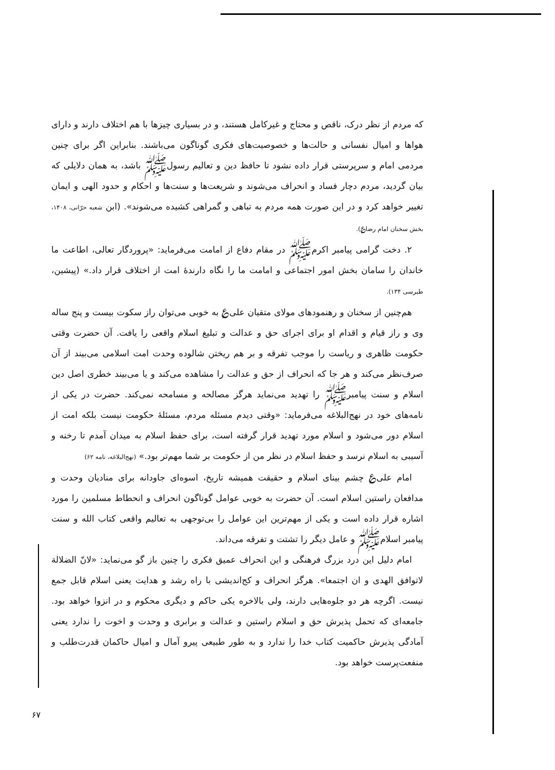که مردم از نظر درک، ناقص و محتاج و غیرکامل هستند، و در بسیاری چیزها با هم اختلاف دارند و دارای هواها و امیال نفسانی و حالت‌ها و خصوصیت‌های فکری گوناگون می‌باشند. بنابراین اگر برای چنین مردمی امام و سرپرستی قرار داده نشود تا حافظ دین و تعالیم رسولﷺ باشد، به همان دلایلی که بیان گردید، مردم دچار فساد و انحراف می‌شوند و شریعت‌ها و سنت‌ها و احکام و حدود الهی و ایمان تغییر خواهد کرد و در این صورت همه مردم به تباهی و گمراهی کشیده می‌شوند». (ابن شعبه حرّانی، ۱۴۰۸، بخش سخنان امام رضا؏).
۲. دخت گرامی پیامبر اکرمﷺ در مقام دفاع از امامت می‌فرماید: «پروردگار تعالی، اطاعت ما خاندان را سامان بخش امور اجتماعی و امامت ما را نگاه دارندهٔ امت از اختلاف قرار داد.» (پیشین، طبرسی ۱۳۴).
هم‌چنین از سخنان و رهنمودهای مولای متقیان علی؏ به خوبی می‌توان راز سکوت بیست و پنج ساله وی و راز قیام و اقدام او برای اجرای حق و عدالت و تبلیغ اسلام واقعی را یافت. آن حضرت وقتی حکومت ظاهری و ریاست را موجب تفرقه و بر هم ریختن شالوده وحدت امت اسلامی می‌بیند از آن صرف‌نظر می‌کند و هر جا که انحراف از حق و عدالت را مشاهده می‌کند و یا می‌بیند خطری اصل دین اسلام و سنت پیامبرﷺ را تهدید می‌نماید هرگز مصالحه و مسامحه نمی‌کند. حضرت در یکی از نامه‌های خود در نهج‌البلاغه می‌فرماید: «وقتی دیدم مسئله مردم، مسئلهٔ حکومت نیست بلکه امت از اسلام دور می‌شود و اسلام مورد تهدید قرار گرفته است، برای حفظ اسلام به میدان آمدم تا رخنه و آسیبی به اسلام نرسد و حفظ اسلام در نظر من از حکومت بر شما مهم‌تر بود.» (نهج‌البلاغه، نامه ۶۲)
امام علی؏ چشم بینای اسلام و حقیقت همیشه تاریخ، اسوه‌ای جاودانه برای منادیان وحدت و مدافعان راستین اسلام است. آن حضرت به خوبی عوامل گوناگون انحراف و انحطاط مسلمین را مورد اشاره قرار داده است و یکی از مهم‌ترین این عوامل را بی‌توجهی به تعالیم واقعی کتاب الله و سنت پیامبر اسلامﷺ و عامل دیگر را تشتت و تفرقه می‌داند.
امام دلیل این درد بزرگ فرهنگی و این انحراف عمیق فکری را چنین باز گو می‌نماید: «لانّ الضلالة لاتوافق الهدی و ان اجتمعا». هرگز انحراف و کج‌اندیشی با راه رشد و هدایت یعنی اسلام قابل جمع نیست. اگرچه هر دو جلوه‌هایی دارند، ولی بالاخره یکی حاکم و دیگری محکوم و در انزوا خواهد بود. جامعه‌ای که تحمل پذیرش حق و اسلام راستین و عدالت و برابری و وحدت و اخوت را ندارد یعنی آمادگی پذیرش حاکمیت کتاب خدا را ندارد و به طور طبیعی پیرو آمال و امیال حاکمان قدرت‌طلب و منفعت‌پرست خواهد بود.
۶۷